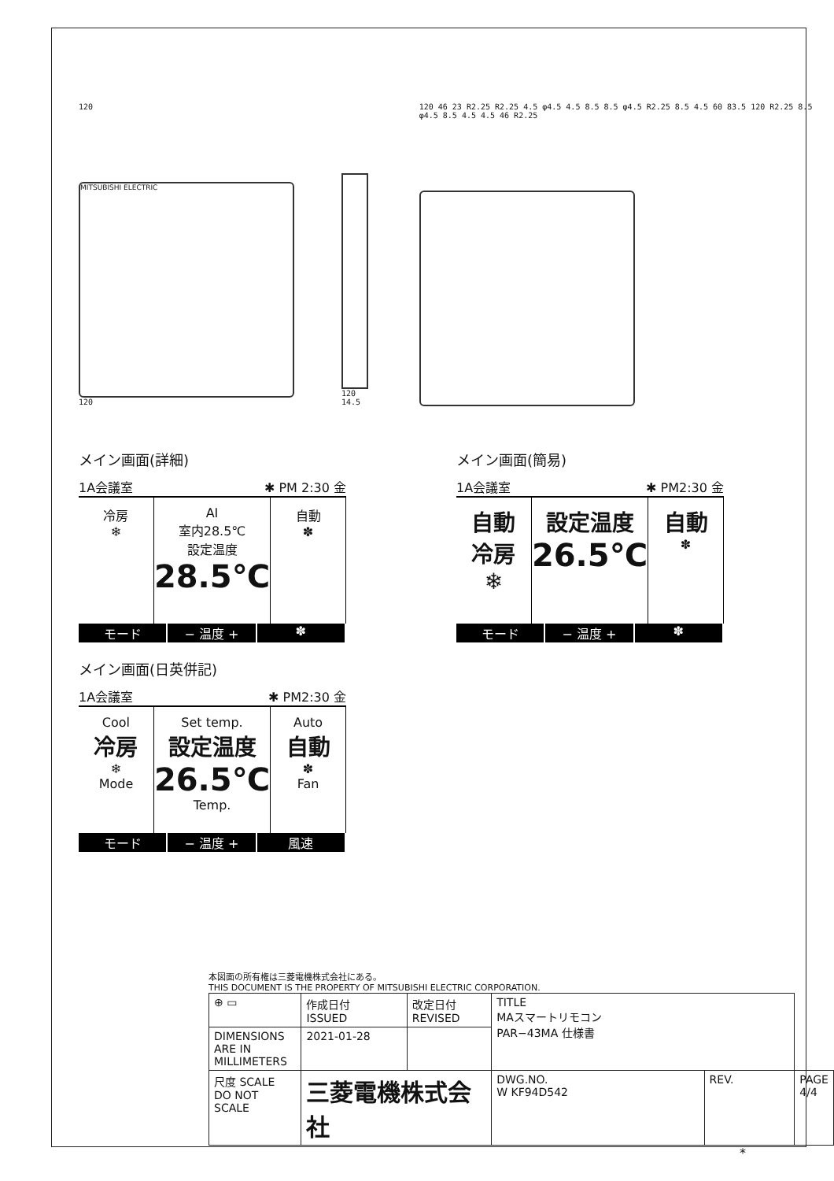120
MITSUBISHI ELECTRIC
120
120 14.5 120 46 23 R2.25 R2.25 4.5 φ4.5 4.5 8.5 8.5 φ4.5 R2.25 8.5 4.5 60 83.5 120 R2.25 8.5 φ4.5 8.5 4.5 4.5 46 R2.25
メイン画面(詳細)
1A会議室 ✱ PM 2:30 金
冷房
❄
AI
室内28.5℃
設定温度
28.5℃
自動
✽
モード − 温度 + ✽
メイン画面(簡易)
1A会議室 ✱ PM2:30 金
自動
冷房
❄
設定温度
26.5℃
自動
✽
モード − 温度 + ✽
メイン画面(日英併記)
1A会議室 ✱ PM2:30 金
Cool
冷房
❄
Mode
Set temp.
設定温度
26.5℃
Temp.
Auto
自動
✽
Fan
モード − 温度 + 風速
本図面の所有権は三菱電機株式会社にある。
THIS DOCUMENT IS THE PROPERTY OF MITSUBISHI ELECTRIC CORPORATION.
| ⊕ ▭ | 作成日付 ISSUED | 改定日付 REVISED | TITLE MAスマートリモコン PAR−43MA 仕様書 | | | |
| DIMENSIONS ARE IN MILLIMETERS | 2021-01-28 | | | | | |
| 尺度 SCALE DO NOT SCALE | 三菱電機株式会社 | | | DWG.NO. W KF94D542 | REV. | PAGE 4/4 |
*